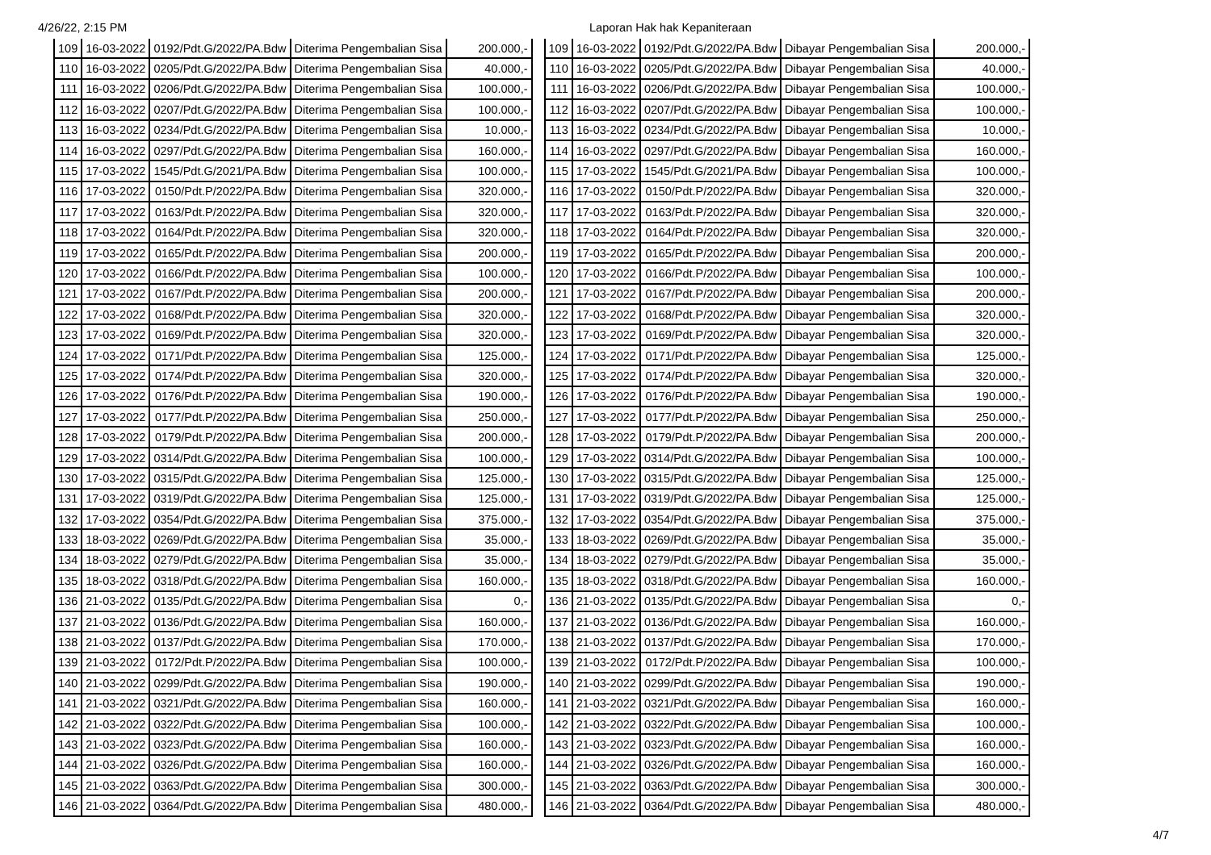4/26/22, 2:15 PM Laporan Hak hak Kepaniteraan
| 109 | 16-03-2022 | 0192/Pdt.G/2022/PA.Bdw | Diterima Pengembalian Sisa | 200.000,- |
| 110 | 16-03-2022 | 0205/Pdt.G/2022/PA.Bdw | Diterima Pengembalian Sisa | 40.000,- |
| 111 | 16-03-2022 | 0206/Pdt.G/2022/PA.Bdw | Diterima Pengembalian Sisa | 100.000,- |
| 112 | 16-03-2022 | 0207/Pdt.G/2022/PA.Bdw | Diterima Pengembalian Sisa | 100.000,- |
| 113 | 16-03-2022 | 0234/Pdt.G/2022/PA.Bdw | Diterima Pengembalian Sisa | 10.000,- |
| 114 | 16-03-2022 | 0297/Pdt.G/2022/PA.Bdw | Diterima Pengembalian Sisa | 160.000,- |
| 115 | 17-03-2022 | 1545/Pdt.G/2021/PA.Bdw | Diterima Pengembalian Sisa | 100.000,- |
| 116 | 17-03-2022 | 0150/Pdt.P/2022/PA.Bdw | Diterima Pengembalian Sisa | 320.000,- |
| 117 | 17-03-2022 | 0163/Pdt.P/2022/PA.Bdw | Diterima Pengembalian Sisa | 320.000,- |
| 118 | 17-03-2022 | 0164/Pdt.P/2022/PA.Bdw | Diterima Pengembalian Sisa | 320.000,- |
| 119 | 17-03-2022 | 0165/Pdt.P/2022/PA.Bdw | Diterima Pengembalian Sisa | 200.000,- |
| 120 | 17-03-2022 | 0166/Pdt.P/2022/PA.Bdw | Diterima Pengembalian Sisa | 100.000,- |
| 121 | 17-03-2022 | 0167/Pdt.P/2022/PA.Bdw | Diterima Pengembalian Sisa | 200.000,- |
| 122 | 17-03-2022 | 0168/Pdt.P/2022/PA.Bdw | Diterima Pengembalian Sisa | 320.000,- |
| 123 | 17-03-2022 | 0169/Pdt.P/2022/PA.Bdw | Diterima Pengembalian Sisa | 320.000,- |
| 124 | 17-03-2022 | 0171/Pdt.P/2022/PA.Bdw | Diterima Pengembalian Sisa | 125.000,- |
| 125 | 17-03-2022 | 0174/Pdt.P/2022/PA.Bdw | Diterima Pengembalian Sisa | 320.000,- |
| 126 | 17-03-2022 | 0176/Pdt.P/2022/PA.Bdw | Diterima Pengembalian Sisa | 190.000,- |
| 127 | 17-03-2022 | 0177/Pdt.P/2022/PA.Bdw | Diterima Pengembalian Sisa | 250.000,- |
| 128 | 17-03-2022 | 0179/Pdt.P/2022/PA.Bdw | Diterima Pengembalian Sisa | 200.000,- |
| 129 | 17-03-2022 | 0314/Pdt.G/2022/PA.Bdw | Diterima Pengembalian Sisa | 100.000,- |
| 130 | 17-03-2022 | 0315/Pdt.G/2022/PA.Bdw | Diterima Pengembalian Sisa | 125.000,- |
| 131 | 17-03-2022 | 0319/Pdt.G/2022/PA.Bdw | Diterima Pengembalian Sisa | 125.000,- |
| 132 | 17-03-2022 | 0354/Pdt.G/2022/PA.Bdw | Diterima Pengembalian Sisa | 375.000,- |
| 133 | 18-03-2022 | 0269/Pdt.G/2022/PA.Bdw | Diterima Pengembalian Sisa | 35.000,- |
| 134 | 18-03-2022 | 0279/Pdt.G/2022/PA.Bdw | Diterima Pengembalian Sisa | 35.000,- |
| 135 | 18-03-2022 | 0318/Pdt.G/2022/PA.Bdw | Diterima Pengembalian Sisa | 160.000,- |
| 136 | 21-03-2022 | 0135/Pdt.G/2022/PA.Bdw | Diterima Pengembalian Sisa | 0,- |
| 137 | 21-03-2022 | 0136/Pdt.G/2022/PA.Bdw | Diterima Pengembalian Sisa | 160.000,- |
| 138 | 21-03-2022 | 0137/Pdt.G/2022/PA.Bdw | Diterima Pengembalian Sisa | 170.000,- |
| 139 | 21-03-2022 | 0172/Pdt.P/2022/PA.Bdw | Diterima Pengembalian Sisa | 100.000,- |
| 140 | 21-03-2022 | 0299/Pdt.G/2022/PA.Bdw | Diterima Pengembalian Sisa | 190.000,- |
| 141 | 21-03-2022 | 0321/Pdt.G/2022/PA.Bdw | Diterima Pengembalian Sisa | 160.000,- |
| 142 | 21-03-2022 | 0322/Pdt.G/2022/PA.Bdw | Diterima Pengembalian Sisa | 100.000,- |
| 143 | 21-03-2022 | 0323/Pdt.G/2022/PA.Bdw | Diterima Pengembalian Sisa | 160.000,- |
| 144 | 21-03-2022 | 0326/Pdt.G/2022/PA.Bdw | Diterima Pengembalian Sisa | 160.000,- |
| 145 | 21-03-2022 | 0363/Pdt.G/2022/PA.Bdw | Diterima Pengembalian Sisa | 300.000,- |
| 146 | 21-03-2022 | 0364/Pdt.G/2022/PA.Bdw | Diterima Pengembalian Sisa | 480.000,- |
| 109 | 16-03-2022 | 0192/Pdt.G/2022/PA.Bdw | Dibayar Pengembalian Sisa | 200.000,- |
| 110 | 16-03-2022 | 0205/Pdt.G/2022/PA.Bdw | Dibayar Pengembalian Sisa | 40.000,- |
| 111 | 16-03-2022 | 0206/Pdt.G/2022/PA.Bdw | Dibayar Pengembalian Sisa | 100.000,- |
| 112 | 16-03-2022 | 0207/Pdt.G/2022/PA.Bdw | Dibayar Pengembalian Sisa | 100.000,- |
| 113 | 16-03-2022 | 0234/Pdt.G/2022/PA.Bdw | Dibayar Pengembalian Sisa | 10.000,- |
| 114 | 16-03-2022 | 0297/Pdt.G/2022/PA.Bdw | Dibayar Pengembalian Sisa | 160.000,- |
| 115 | 17-03-2022 | 1545/Pdt.G/2021/PA.Bdw | Dibayar Pengembalian Sisa | 100.000,- |
| 116 | 17-03-2022 | 0150/Pdt.P/2022/PA.Bdw | Dibayar Pengembalian Sisa | 320.000,- |
| 117 | 17-03-2022 | 0163/Pdt.P/2022/PA.Bdw | Dibayar Pengembalian Sisa | 320.000,- |
| 118 | 17-03-2022 | 0164/Pdt.P/2022/PA.Bdw | Dibayar Pengembalian Sisa | 320.000,- |
| 119 | 17-03-2022 | 0165/Pdt.P/2022/PA.Bdw | Dibayar Pengembalian Sisa | 200.000,- |
| 120 | 17-03-2022 | 0166/Pdt.P/2022/PA.Bdw | Dibayar Pengembalian Sisa | 100.000,- |
| 121 | 17-03-2022 | 0167/Pdt.P/2022/PA.Bdw | Dibayar Pengembalian Sisa | 200.000,- |
| 122 | 17-03-2022 | 0168/Pdt.P/2022/PA.Bdw | Dibayar Pengembalian Sisa | 320.000,- |
| 123 | 17-03-2022 | 0169/Pdt.P/2022/PA.Bdw | Dibayar Pengembalian Sisa | 320.000,- |
| 124 | 17-03-2022 | 0171/Pdt.P/2022/PA.Bdw | Dibayar Pengembalian Sisa | 125.000,- |
| 125 | 17-03-2022 | 0174/Pdt.P/2022/PA.Bdw | Dibayar Pengembalian Sisa | 320.000,- |
| 126 | 17-03-2022 | 0176/Pdt.P/2022/PA.Bdw | Dibayar Pengembalian Sisa | 190.000,- |
| 127 | 17-03-2022 | 0177/Pdt.P/2022/PA.Bdw | Dibayar Pengembalian Sisa | 250.000,- |
| 128 | 17-03-2022 | 0179/Pdt.P/2022/PA.Bdw | Dibayar Pengembalian Sisa | 200.000,- |
| 129 | 17-03-2022 | 0314/Pdt.G/2022/PA.Bdw | Dibayar Pengembalian Sisa | 100.000,- |
| 130 | 17-03-2022 | 0315/Pdt.G/2022/PA.Bdw | Dibayar Pengembalian Sisa | 125.000,- |
| 131 | 17-03-2022 | 0319/Pdt.G/2022/PA.Bdw | Dibayar Pengembalian Sisa | 125.000,- |
| 132 | 17-03-2022 | 0354/Pdt.G/2022/PA.Bdw | Dibayar Pengembalian Sisa | 375.000,- |
| 133 | 18-03-2022 | 0269/Pdt.G/2022/PA.Bdw | Dibayar Pengembalian Sisa | 35.000,- |
| 134 | 18-03-2022 | 0279/Pdt.G/2022/PA.Bdw | Dibayar Pengembalian Sisa | 35.000,- |
| 135 | 18-03-2022 | 0318/Pdt.G/2022/PA.Bdw | Dibayar Pengembalian Sisa | 160.000,- |
| 136 | 21-03-2022 | 0135/Pdt.G/2022/PA.Bdw | Dibayar Pengembalian Sisa | 0,- |
| 137 | 21-03-2022 | 0136/Pdt.G/2022/PA.Bdw | Dibayar Pengembalian Sisa | 160.000,- |
| 138 | 21-03-2022 | 0137/Pdt.G/2022/PA.Bdw | Dibayar Pengembalian Sisa | 170.000,- |
| 139 | 21-03-2022 | 0172/Pdt.P/2022/PA.Bdw | Dibayar Pengembalian Sisa | 100.000,- |
| 140 | 21-03-2022 | 0299/Pdt.G/2022/PA.Bdw | Dibayar Pengembalian Sisa | 190.000,- |
| 141 | 21-03-2022 | 0321/Pdt.G/2022/PA.Bdw | Dibayar Pengembalian Sisa | 160.000,- |
| 142 | 21-03-2022 | 0322/Pdt.G/2022/PA.Bdw | Dibayar Pengembalian Sisa | 100.000,- |
| 143 | 21-03-2022 | 0323/Pdt.G/2022/PA.Bdw | Dibayar Pengembalian Sisa | 160.000,- |
| 144 | 21-03-2022 | 0326/Pdt.G/2022/PA.Bdw | Dibayar Pengembalian Sisa | 160.000,- |
| 145 | 21-03-2022 | 0363/Pdt.G/2022/PA.Bdw | Dibayar Pengembalian Sisa | 300.000,- |
| 146 | 21-03-2022 | 0364/Pdt.G/2022/PA.Bdw | Dibayar Pengembalian Sisa | 480.000,- |
4/7